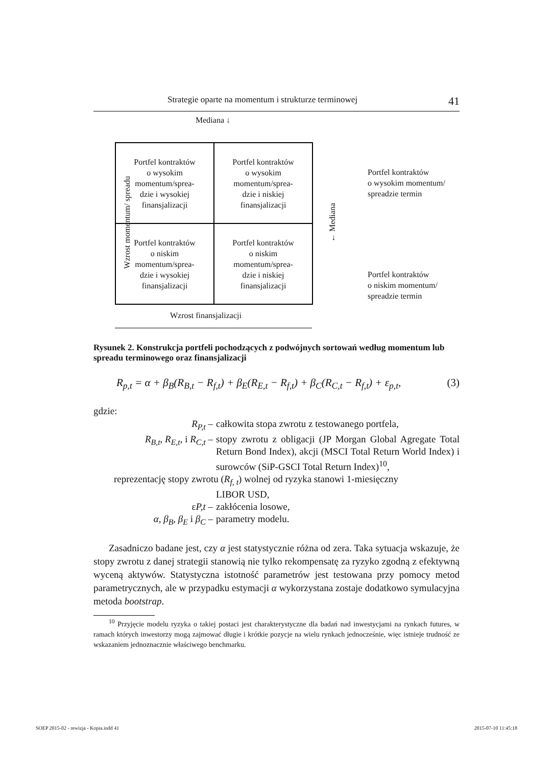Strategie oparte na momentum i strukturze terminowej 41
Mediana ↓
Wzrost momentum/ spreadu
Portfel kontraktów
o wysokim
momentum/sprea-
dzie i wysokiej
finansjalizacji
Portfel kontraktów
o wysokim
momentum/sprea-
dzie i niskiej
finansjalizacji
Portfel kontraktów
o niskim
momentum/sprea-
dzie i wysokiej
finansjalizacji
Portfel kontraktów
o niskim
momentum/sprea-
dzie i niskiej
finansjalizacji
← Mediana
Portfel kontraktów
o wysokim momentum/
spreadzie termin
Portfel kontraktów
o niskim momentum/
spreadzie termin
Wzrost finansjalizacji
Rysunek 2. Konstrukcja portfeli pochodzących z podwójnych sortowań według momentum lub spreadu terminowego oraz finansjalizacji
R<sub>p,t</sub> = α + β<sub>B</sub>(R<sub>B,t</sub> − R<sub>f,t</sub>) + β<sub>E</sub>(R<sub>E,t</sub> − R<sub>f,t</sub>) + β<sub>C</sub>(R<sub>C,t</sub> − R<sub>f,t</sub>) + ε<sub>p,t</sub>, (3)
gdzie:
R<sub>P,t</sub> –
całkowita stopa zwrotu z testowanego portfela,
R<sub>B,t</sub>, R<sub>E,t</sub>, i R<sub>C,t</sub> –
stopy zwrotu z obligacji (JP Morgan Global Agregate Total Return Bond Index), akcji (MSCI Total Return World Index) i surowców (SiP-GSCI Total Return Index)<sup>10</sup>,
reprezentację stopy zwrotu (R<sub>f, t</sub>) wolnej od ryzyka stanowi 1-miesięczny
LIBOR USD,
εP,t –
zakłócenia losowe,
α, β<sub>B</sub>, β<sub>E</sub> i β<sub>C</sub> –
parametry modelu.
Zasadniczo badane jest, czy α jest statystycznie różna od zera. Taka sytuacja wskazuje, że stopy zwrotu z danej strategii stanowią nie tylko rekompensatę za ryzyko zgodną z efektywną wyceną aktywów. Statystyczna istotność parametrów jest testowana przy pomocy metod parametrycznych, ale w przypadku estymacji α wykorzystana zostaje dodatkowo symulacyjna metoda bootstrap.
<sup>10</sup> Przyjęcie modelu ryzyka o takiej postaci jest charakterystyczne dla badań nad inwestycjami na rynkach futures, w ramach których inwestorzy mogą zajmować długie i krótkie pozycje na wielu rynkach jednocześnie, więc istnieje trudność ze wskazaniem jednoznacznie właściwego benchmarku.
SOEP 2015-02 - rewizja - Kopia.indd 41 2015-07-10 11:45:18